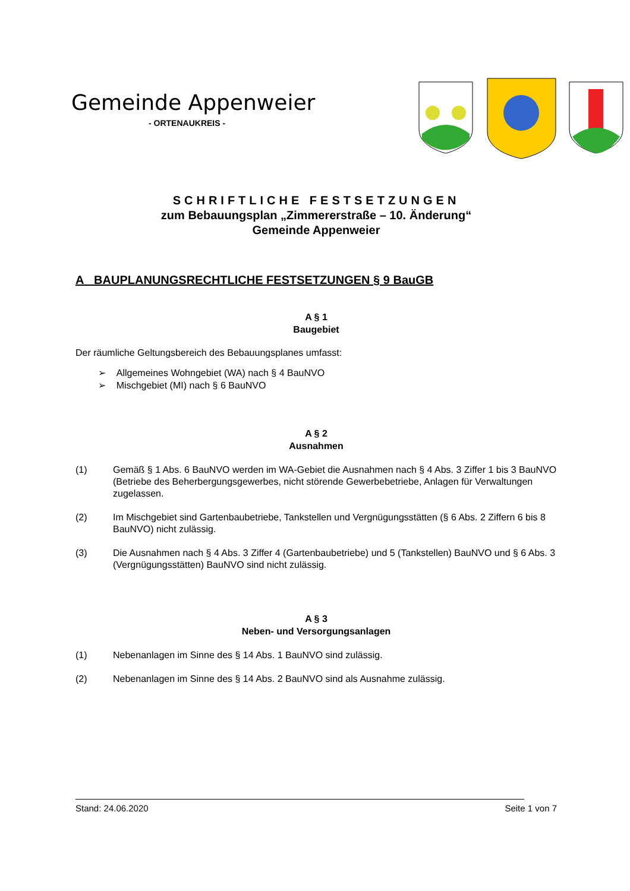Gemeinde Appenweier
- ORTENAUKREIS -
SCHRIFTLICHE FESTSETZUNGEN
zum Bebauungsplan „Zimmererstraße – 10. Änderung“
Gemeinde Appenweier
A BAUPLANUNGSRECHTLICHE FESTSETZUNGEN § 9 BauGB
A § 1
Baugebiet
Der räumliche Geltungsbereich des Bebauungsplanes umfasst:
➢ Allgemeines Wohngebiet (WA) nach § 4 BauNVO
➢ Mischgebiet (MI) nach § 6 BauNVO
A § 2
Ausnahmen
(1) Gemäß § 1 Abs. 6 BauNVO werden im WA-Gebiet die Ausnahmen nach § 4 Abs. 3 Ziffer 1 bis 3 BauNVO (Betriebe des Beherbergungsgewerbes, nicht störende Gewerbebetriebe, Anlagen für Verwaltungen zugelassen.
(2) Im Mischgebiet sind Gartenbaubetriebe, Tankstellen und Vergnügungsstätten (§ 6 Abs. 2 Ziffern 6 bis 8 BauNVO) nicht zulässig.
(3) Die Ausnahmen nach § 4 Abs. 3 Ziffer 4 (Gartenbaubetriebe) und 5 (Tankstellen) BauNVO und § 6 Abs. 3 (Vergnügungsstätten) BauNVO sind nicht zulässig.
A § 3
Neben- und Versorgungsanlagen
(1) Nebenanlagen im Sinne des § 14 Abs. 1 BauNVO sind zulässig.
(2) Nebenanlagen im Sinne des § 14 Abs. 2 BauNVO sind als Ausnahme zulässig.
Stand: 24.06.2020 Seite 1 von 7